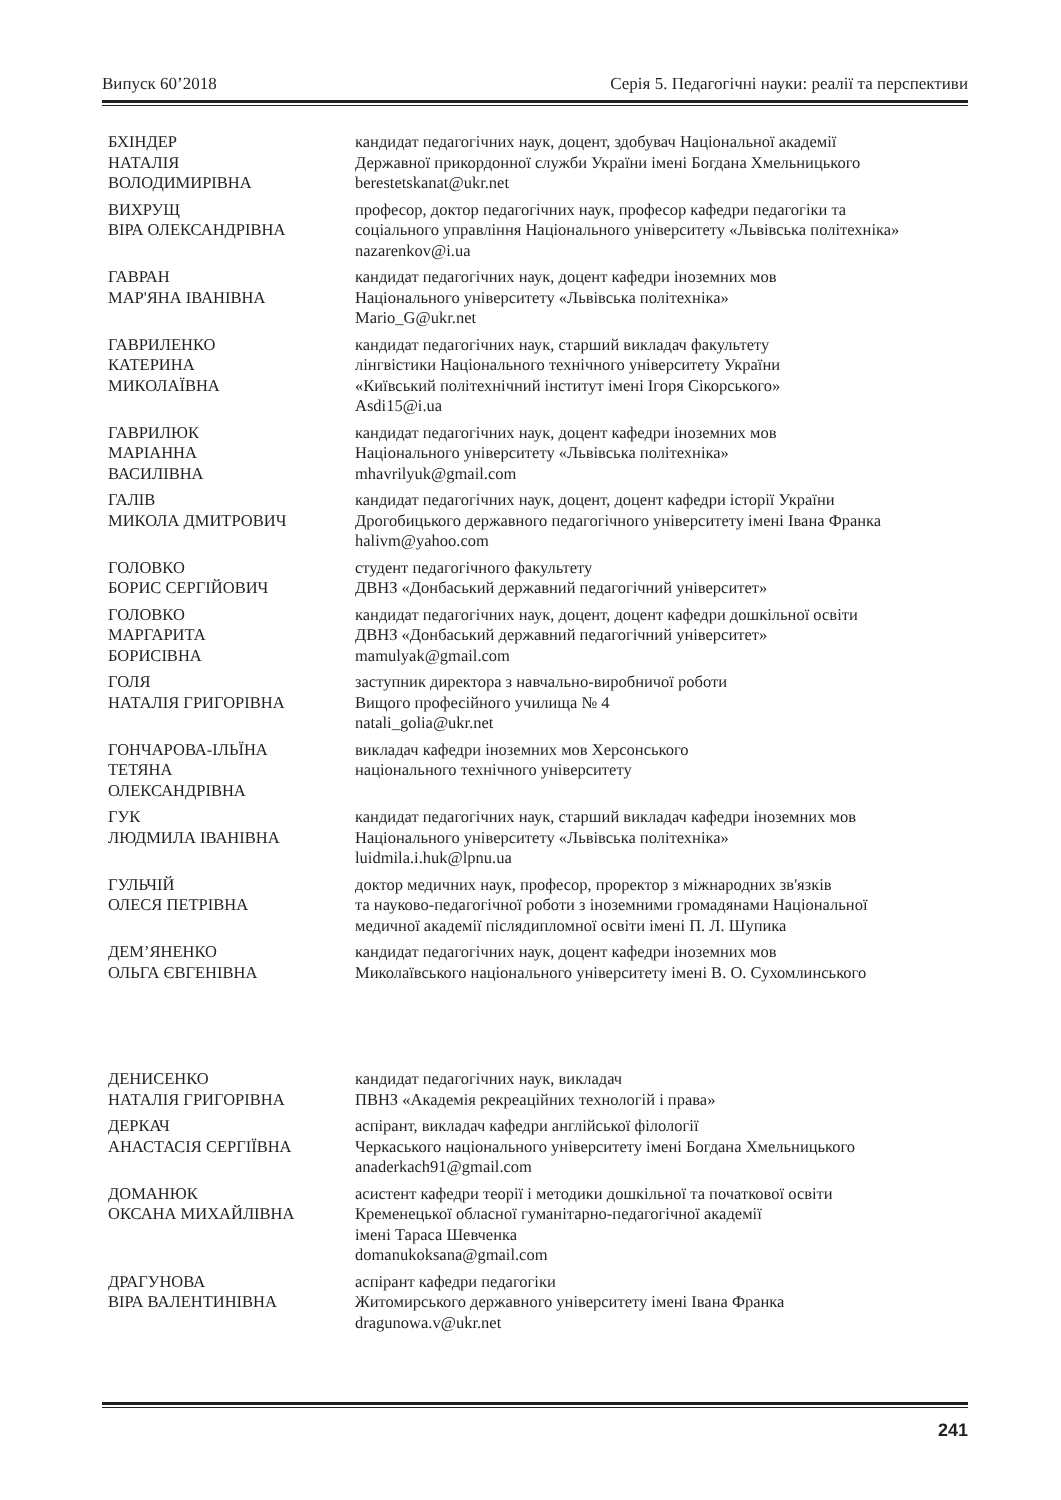Випуск 60’2018 Серія 5. Педагогічні науки: реалії та перспективи
БХІНДЕР
НАТАЛІЯ
ВОЛОДИМИРІВНА
кандидат педагогічних наук, доцент, здобувач Національної академії
Державної прикордонної служби України імені Богдана Хмельницького
berestetskanat@ukr.net
ВИХРУЩ
ВІРА ОЛЕКСАНДРІВНА
професор, доктор педагогічних наук, професор кафедри педагогіки та
соціального управління Національного університету «Львівська політехніка»
nazarenkov@i.ua
ГАВРАН
МАР'ЯНА ІВАНІВНА
кандидат педагогічних наук, доцент кафедри іноземних мов
Національного університету «Львівська політехніка»
Mario_G@ukr.net
ГАВРИЛЕНКО
КАТЕРИНА
МИКОЛАЇВНА
кандидат педагогічних наук, старший викладач факультету
лінгвістики Національного технічного університету України
«Київський політехнічний інститут імені Ігоря Сікорського»
Asdi15@i.ua
ГАВРИЛЮК
МАРІАННА
ВАСИЛІВНА
кандидат педагогічних наук, доцент кафедри іноземних мов
Національного університету «Львівська політехніка»
mhavrilyuk@gmail.com
ГАЛІВ
МИКОЛА ДМИТРОВИЧ
кандидат педагогічних наук, доцент, доцент кафедри історії України
Дрогобицького державного педагогічного університету імені Івана Франка
halivm@yahoo.com
ГОЛОВКО
БОРИС СЕРГІЙОВИЧ
студент педагогічного факультету
ДВНЗ «Донбаський державний педагогічний університет»
ГОЛОВКО
МАРГАРИТА
БОРИСІВНА
кандидат педагогічних наук, доцент, доцент кафедри дошкільної освіти
ДВНЗ «Донбаський державний педагогічний університет»
mamulyak@gmail.com
ГОЛЯ
НАТАЛІЯ ГРИГОРІВНА
заступник директора з навчально-виробничої роботи
Вищого професійного училища № 4
natali_golia@ukr.net
ГОНЧАРОВА-ІЛЬЇНА
ТЕТЯНА
ОЛЕКСАНДРІВНА
викладач кафедри іноземних мов Херсонського
національного технічного університету
ГУК
ЛЮДМИЛА ІВАНІВНА
кандидат педагогічних наук, старший викладач кафедри іноземних мов
Національного університету «Львівська політехніка»
luidmila.i.huk@lpnu.ua
ГУЛЬЧІЙ
ОЛЕСЯ ПЕТРІВНА
доктор медичних наук, професор, проректор з міжнародних зв'язків
та науково-педагогічної роботи з іноземними громадянами Національної
медичної академії післядипломної освіти імені П. Л. Шупика
ДЕМ’ЯНЕНКО
ОЛЬГА ЄВГЕНІВНА
кандидат педагогічних наук, доцент кафедри іноземних мов
Миколаївського національного університету імені В. О. Сухомлинського
ДЕНИСЕНКО
НАТАЛІЯ ГРИГОРІВНА
кандидат педагогічних наук, викладач
ПВНЗ «Академія рекреаційних технологій і права»
ДЕРКАЧ
АНАСТАСІЯ СЕРГІЇВНА
аспірант, викладач кафедри англійської філології
Черкаського національного університету імені Богдана Хмельницького
anaderkach91@gmail.com
ДОМАНЮК
ОКСАНА МИХАЙЛІВНА
асистент кафедри теорії і методики дошкільної та початкової освіти
Кременецької обласної гуманітарно-педагогічної академії
імені Тараса Шевченка
domanukoksana@gmail.com
ДРАГУНОВА
ВІРА ВАЛЕНТИНІВНА
аспірант кафедри педагогіки
Житомирського державного університету імені Івана Франка
dragunowa.v@ukr.net
241